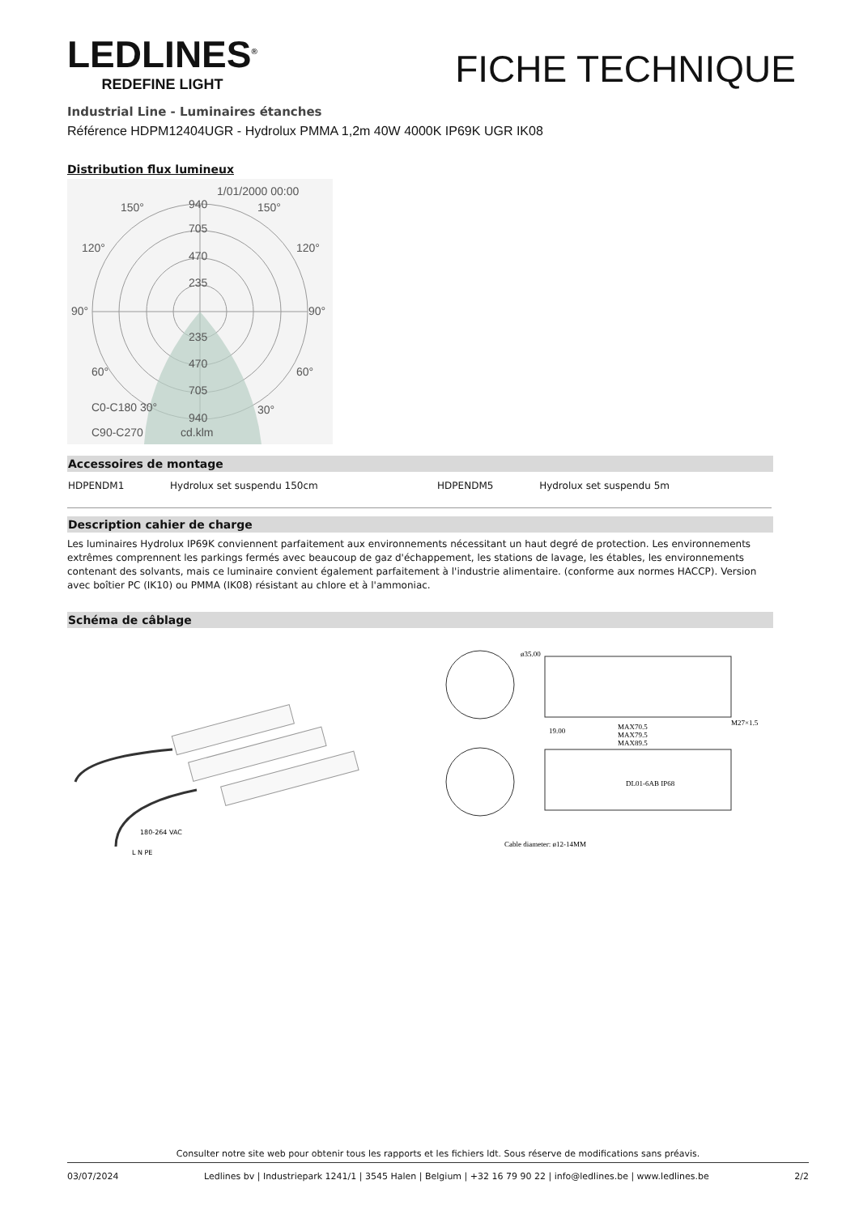LEDLINES<sup>®</sup>
REDEFINE LIGHT
FICHE TECHNIQUE
Industrial Line - Luminaires étanches
Référence HDPM12404UGR - Hydrolux PMMA 1,2m 40W 4000K IP69K UGR IK08
Distribution flux lumineux
1/01/2000 00:00
940
705
470
235
90°
90°
120°
120°
150°
150°
235
470
705
60°
60°
C0-C180 30°
30°
940
C90-C270
cd.klm
Accessoires de montage
| HDPENDM1 | Hydrolux set suspendu 150cm | | HDPENDM5 | Hydrolux set suspendu 5m |
Description cahier de charge
Les luminaires Hydrolux IP69K conviennent parfaitement aux environnements nécessitant un haut degré de protection. Les environnements extrêmes comprennent les parkings fermés avec beaucoup de gaz d'échappement, les stations de lavage, les étables, les environnements contenant des solvants, mais ce luminaire convient également parfaitement à l'industrie alimentaire. (conforme aux normes HACCP). Version avec boîtier PC (IK10) ou PMMA (IK08) résistant au chlore et à l'ammoniac.
Schéma de câblage
180-264 VAC
L N PE
ø35.00
19.00
MAX70.5
MAX79.5
MAX89.5
M27×1.5
DL01-6AB IP68
Cable diameter: ø12-14MM
Consulter notre site web pour obtenir tous les rapports et les fichiers ldt. Sous réserve de modifications sans préavis.
03/07/2024 Ledlines bv | Industriepark 1241/1 | 3545 Halen | Belgium | +32 16 79 90 22 | info@ledlines.be | www.ledlines.be 2/2